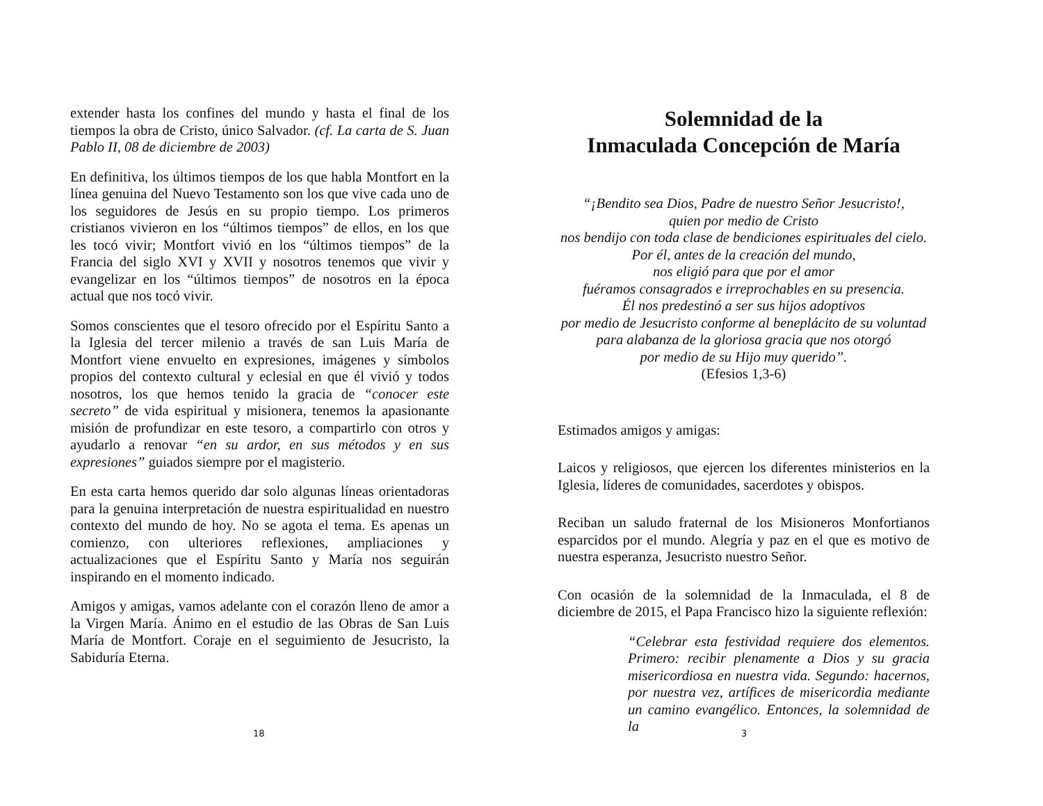extender hasta los confines del mundo y hasta el final de los tiempos la obra de Cristo, único Salvador. (cf. La carta de S. Juan Pablo II, 08 de diciembre de 2003)
En definitiva, los últimos tiempos de los que habla Montfort en la línea genuina del Nuevo Testamento son los que vive cada uno de los seguidores de Jesús en su propio tiempo. Los primeros cristianos vivieron en los “últimos tiempos” de ellos, en los que les tocó vivir; Montfort vivió en los “últimos tiempos” de la Francia del siglo XVI y XVII y nosotros tenemos que vivir y evangelizar en los “últimos tiempos” de nosotros en la época actual que nos tocó vivir.
Somos conscientes que el tesoro ofrecido por el Espíritu Santo a la Iglesia del tercer milenio a través de san Luis María de Montfort viene envuelto en expresiones, imágenes y símbolos propios del contexto cultural y eclesial en que él vivió y todos nosotros, los que hemos tenido la gracia de “conocer este secreto” de vida espiritual y misionera, tenemos la apasionante misión de profundizar en este tesoro, a compartirlo con otros y ayudarlo a renovar “en su ardor, en sus métodos y en sus expresiones” guiados siempre por el magisterio.
En esta carta hemos querido dar solo algunas líneas orientadoras para la genuina interpretación de nuestra espiritualidad en nuestro contexto del mundo de hoy. No se agota el tema. Es apenas un comienzo, con ulteriores reflexiones, ampliaciones y actualizaciones que el Espíritu Santo y María nos seguirán inspirando en el momento indicado.
Amigos y amigas, vamos adelante con el corazón lleno de amor a la Virgen María. Ánimo en el estudio de las Obras de San Luis María de Montfort. Coraje en el seguimiento de Jesucristo, la Sabiduría Eterna.
18
Solemnidad de la
Inmaculada Concepción de María
“¡Bendito sea Dios, Padre de nuestro Señor Jesucristo!,
quien por medio de Cristo
nos bendijo con toda clase de bendiciones espirituales del cielo.
Por él, antes de la creación del mundo,
nos eligió para que por el amor
fuéramos consagrados e irreprochables en su presencia.
Él nos predestinó a ser sus hijos adoptivos
por medio de Jesucristo conforme al beneplácito de su voluntad
para alabanza de la gloriosa gracia que nos otorgó
por medio de su Hijo muy querido”.
(Efesios 1,3-6)
Estimados amigos y amigas:
Laicos y religiosos, que ejercen los diferentes ministerios en la Iglesia, líderes de comunidades, sacerdotes y obispos.
Reciban un saludo fraternal de los Misioneros Monfortianos esparcidos por el mundo. Alegría y paz en el que es motivo de nuestra esperanza, Jesucristo nuestro Señor.
Con ocasión de la solemnidad de la Inmaculada, el 8 de diciembre de 2015, el Papa Francisco hizo la siguiente reflexión:
“Celebrar esta festividad requiere dos elementos. Primero: recibir plenamente a Dios y su gracia misericordiosa en nuestra vida. Segundo: hacernos, por nuestra vez, artífices de misericordia mediante un camino evangélico. Entonces, la solemnidad de la
3